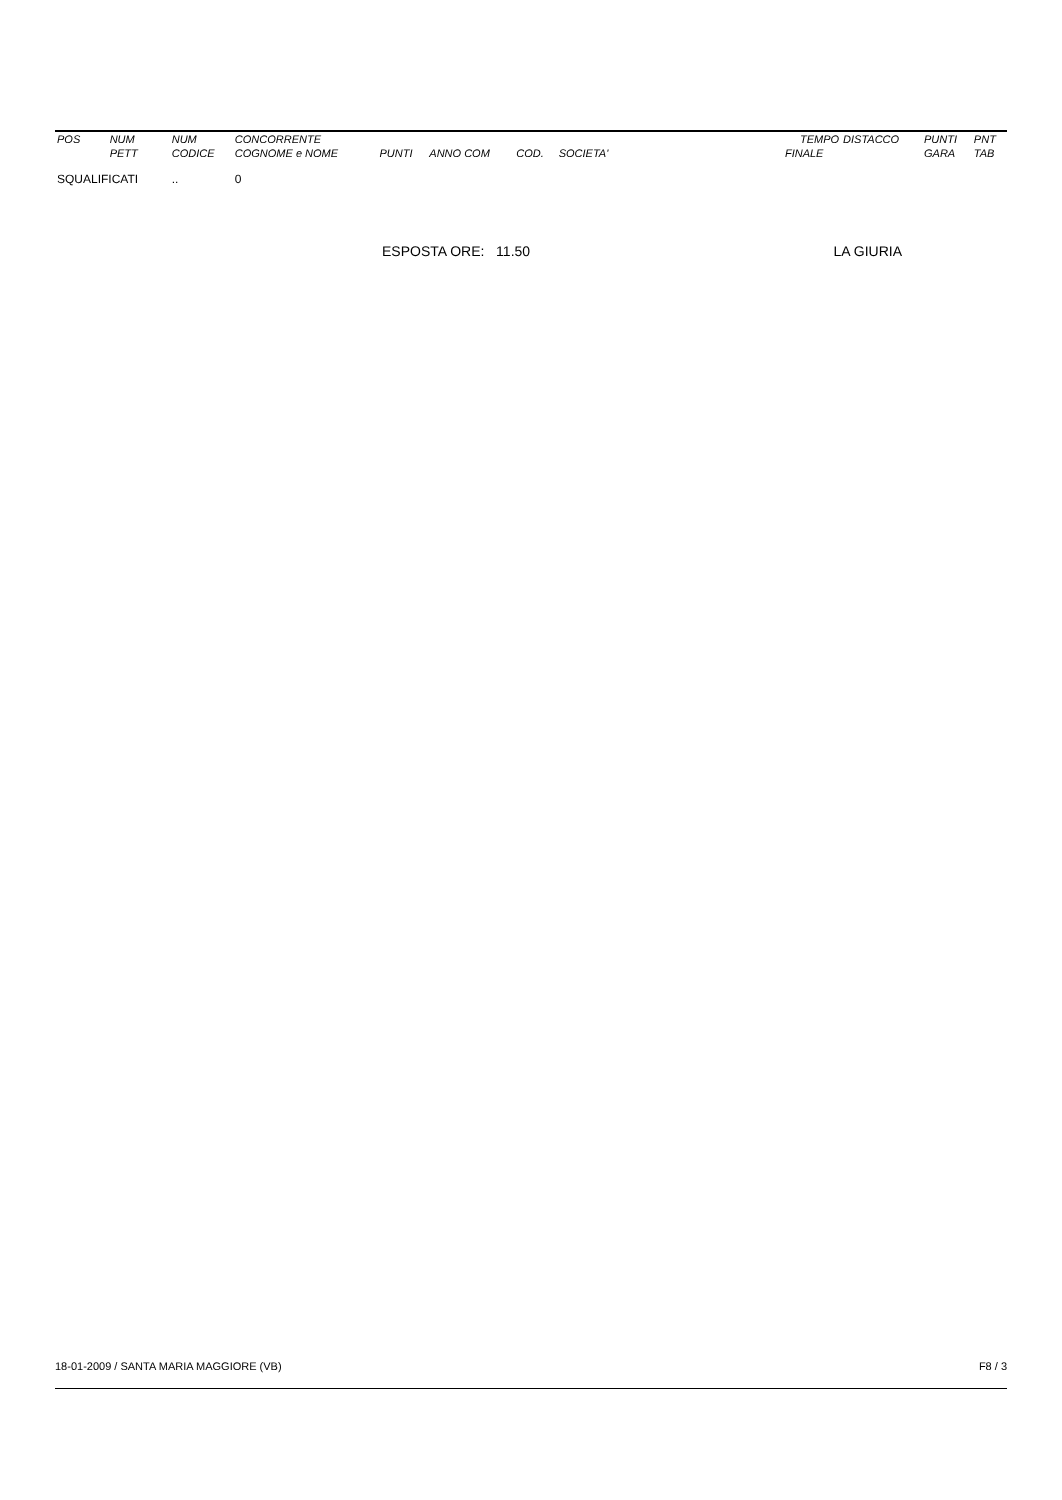| POS | NUM | NUM | CONCORRENTE | | | | | | TEMPO | DISTACCO | PUNTI | PNT |
| --- | --- | --- | --- | --- | --- | --- | --- | --- | --- | --- | --- | --- |
| | PETT | CODICE | COGNOME e NOME | PUNTI | ANNO COM | COD. | SOCIETA' | | FINALE | | GARA | TAB |
| SQUALIFICATI | | .. | 0 | | | | | | | | | |
ESPOSTA ORE: 11.50 LA GIURIA
18-01-2009 / SANTA MARIA MAGGIORE (VB) F8 / 3